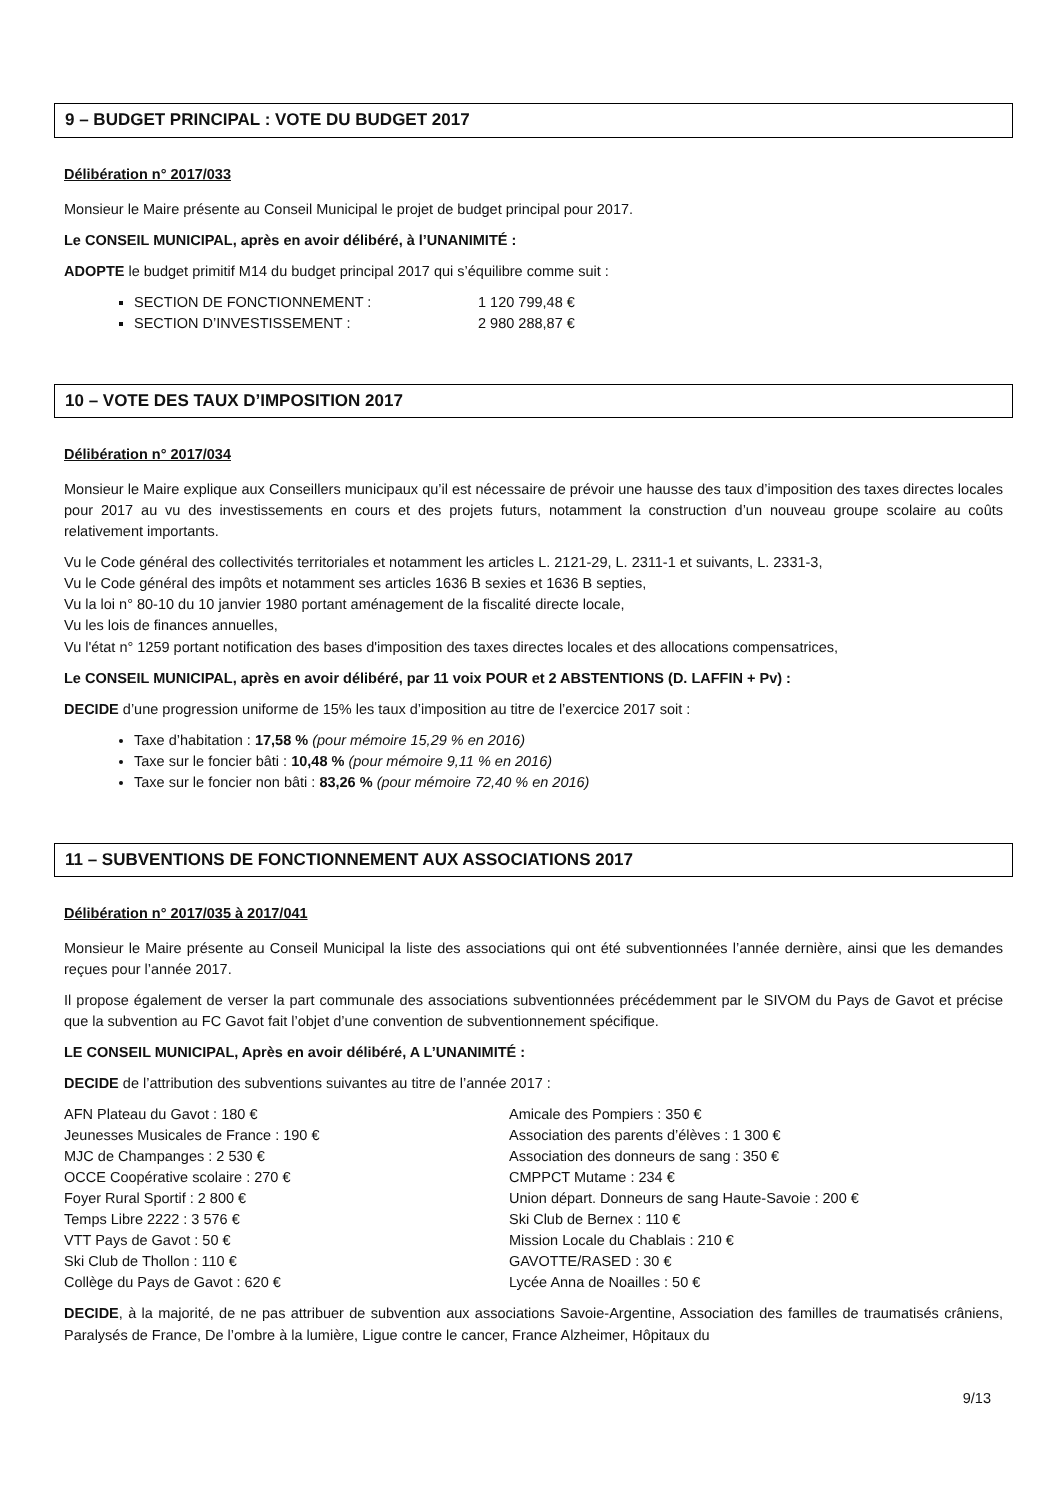9 – BUDGET PRINCIPAL : VOTE DU BUDGET 2017
Délibération n° 2017/033
Monsieur le Maire présente au Conseil Municipal le projet de budget principal pour 2017.
Le CONSEIL MUNICIPAL, après en avoir délibéré, à l’UNANIMITÉ :
ADOPTE le budget primitif M14 du budget principal 2017 qui s’équilibre comme suit :
SECTION DE FONCTIONNEMENT : 1 120 799,48 €
SECTION D’INVESTISSEMENT : 2 980 288,87 €
10 – VOTE DES TAUX D’IMPOSITION 2017
Délibération n° 2017/034
Monsieur le Maire explique aux Conseillers municipaux qu’il est nécessaire de prévoir une hausse des taux d’imposition des taxes directes locales pour 2017 au vu des investissements en cours et des projets futurs, notamment la construction d’un nouveau groupe scolaire au coûts relativement importants.
Vu le Code général des collectivités territoriales et notamment les articles L. 2121-29, L. 2311-1 et suivants, L. 2331-3,
Vu le Code général des impôts et notamment ses articles 1636 B sexies et 1636 B septies,
Vu la loi n° 80-10 du 10 janvier 1980 portant aménagement de la fiscalité directe locale,
Vu les lois de finances annuelles,
Vu l'état n° 1259 portant notification des bases d'imposition des taxes directes locales et des allocations compensatrices,
Le CONSEIL MUNICIPAL, après en avoir délibéré, par 11 voix POUR et 2 ABSTENTIONS (D. LAFFIN + Pv) :
DECIDE d’une progression uniforme de 15% les taux d’imposition au titre de l’exercice 2017 soit :
Taxe d’habitation : 17,58 % (pour mémoire 15,29 % en 2016)
Taxe sur le foncier bâti : 10,48 % (pour mémoire 9,11 % en 2016)
Taxe sur le foncier non bâti : 83,26 % (pour mémoire 72,40 % en 2016)
11 – SUBVENTIONS DE FONCTIONNEMENT AUX ASSOCIATIONS 2017
Délibération n° 2017/035 à 2017/041
Monsieur le Maire présente au Conseil Municipal la liste des associations qui ont été subventionnées l’année dernière, ainsi que les demandes reçues pour l’année 2017.
Il propose également de verser la part communale des associations subventionnées précédemment par le SIVOM du Pays de Gavot et précise que la subvention au FC Gavot fait l’objet d’une convention de subventionnement spécifique.
LE CONSEIL MUNICIPAL, Après en avoir délibéré, A L’UNANIMITÉ :
DECIDE de l’attribution des subventions suivantes au titre de l’année 2017 :
AFN Plateau du Gavot : 180 €
Jeunesses Musicales de France : 190 €
MJC de Champanges : 2 530 €
OCCE Coopérative scolaire : 270 €
Foyer Rural Sportif : 2 800 €
Temps Libre 2222 : 3 576 €
VTT Pays de Gavot : 50 €
Ski Club de Thollon : 110 €
Collège du Pays de Gavot : 620 €
Amicale des Pompiers : 350 €
Association des parents d’élèves : 1 300 €
Association des donneurs de sang : 350 €
CMPPCT Mutame : 234 €
Union départ. Donneurs de sang Haute-Savoie : 200 €
Ski Club de Bernex : 110 €
Mission Locale du Chablais : 210 €
GAVOTTE/RASED : 30 €
Lycée Anna de Noailles : 50 €
DECIDE, à la majorité, de ne pas attribuer de subvention aux associations Savoie-Argentine, Association des familles de traumatisés crâniens, Paralysés de France, De l’ombre à la lumière, Ligue contre le cancer, France Alzheimer, Hôpitaux du
9/13